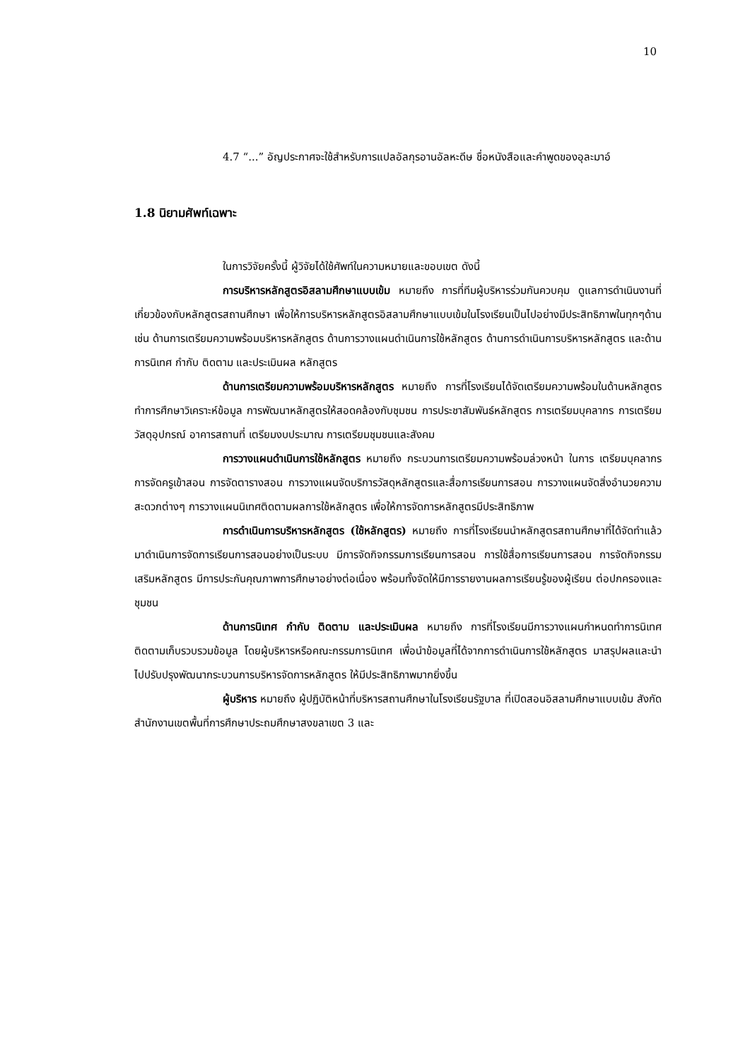10
4.7 “...” อัญประกาศจะใช้สำหรับการแปลอัลกุรอานอัลหะดีษ ชื่อหนังสือและคำพูดของอุละมาอ์
1.8 นิยามศัพท์เฉพาะ
ในการวิจัยครั้งนี้ ผู้วิจัยได้ใช้ศัพท์ในความหมายและขอบเขต ดังนี้
การบริหารหลักสูตรอิสลามศึกษาแบบเข้ม หมายถึง การที่ทีมผู้บริหารร่วมกันควบคุม ดูแลการดำเนินงานที่เกี่ยวข้องกับหลักสูตรสถานศึกษา เพื่อให้การบริหารหลักสูตรอิสลามศึกษาแบบเข้มในโรงเรียนเป็นไปอย่างมีประสิทธิภาพในทุกๆด้าน เช่น ด้านการเตรียมความพร้อมบริหารหลักสูตร ด้านการวางแผนดำเนินการใช้หลักสูตร ด้านการดำเนินการบริหารหลักสูตร และด้านการนิเทศ กำกับ ติดตาม และประเมินผล หลักสูตร
ด้านการเตรียมความพร้อมบริหารหลักสูตร หมายถึง การที่โรงเรียนได้จัดเตรียมความพร้อมในด้านหลักสูตรทำการศึกษาวิเคราะห์ข้อมูล การพัฒนาหลักสูตรให้สอดคล้องกับชุมชน การประชาสัมพันธ์หลักสูตร การเตรียมบุคลากร การเตรียมวัสดุอุปกรณ์ อาคารสถานที่ เตรียมงบประมาณ การเตรียมชุมชนและสังคม
การวางแผนดำเนินการใช้หลักสูตร หมายถึง กระบวนการเตรียมความพร้อมล่วงหน้า ในการ เตรียมบุคลากร การจัดครูเข้าสอน การจัดตารางสอน การวางแผนจัดบริการวัสดุหลักสูตรและสื่อการเรียนการสอน การวางแผนจัดสิ่งอำนวยความสะดวกต่างๆ การวางแผนนิเทศติดตามผลการใช้หลักสูตร เพื่อให้การจัดการหลักสูตรมีประสิทธิภาพ
การดำเนินการบริหารหลักสูตร (ใช้หลักสูตร) หมายถึง การที่โรงเรียนนำหลักสูตรสถานศึกษาที่ได้จัดทำแล้ว มาดำเนินการจัดการเรียนการสอนอย่างเป็นระบบ มีการจัดกิจกรรมการเรียนการสอน การใช้สื่อการเรียนการสอน การจัดกิจกรรมเสริมหลักสูตร มีการประกันคุณภาพการศึกษาอย่างต่อเนื่อง พร้อมทั้งจัดให้มีการรายงานผลการเรียนรู้ของผู้เรียน ต่อปกครองและชุมชน
ด้านการนิเทศ กำกับ ติดตาม และประเมินผล หมายถึง การที่โรงเรียนมีการวางแผนกำหนดทำการนิเทศ ติดตามเก็บรวบรวมข้อมูล โดยผู้บริหารหรือคณะกรรมการนิเทศ เพื่อนำข้อมูลที่ได้จากการดำเนินการใช้หลักสูตร มาสรุปผลและนำไปปรับปรุงพัฒนากระบวนการบริหารจัดการหลักสูตร ให้มีประสิทธิภาพมากยิ่งขึ้น
ผู้บริหาร หมายถึง ผู้ปฏิบัติหน้าที่บริหารสถานศึกษาในโรงเรียนรัฐบาล ที่เปิดสอนอิสลามศึกษาแบบเข้ม สังกัดสำนักงานเขตพื้นที่การศึกษาประถมศึกษาสงขลาเขต 3 และ